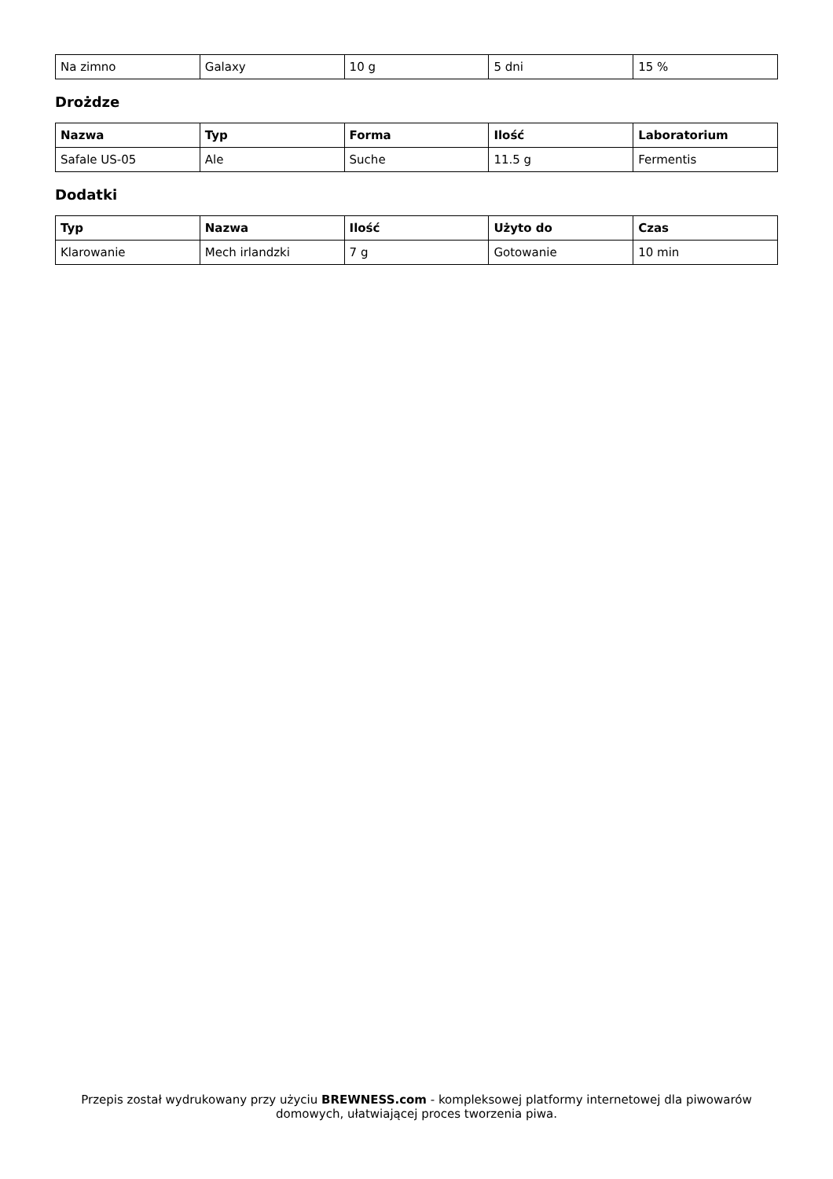| Na zimno | Galaxy | 10 g | 5 dni | 15 % |
Drożdze
| Nazwa | Typ | Forma | Ilość | Laboratorium |
| --- | --- | --- | --- | --- |
| Safale US-05 | Ale | Suche | 11.5 g | Fermentis |
Dodatki
| Typ | Nazwa | Ilość | Użyto do | Czas |
| --- | --- | --- | --- | --- |
| Klarowanie | Mech irlandzki | 7 g | Gotowanie | 10 min |
Przepis został wydrukowany przy użyciu BREWNESS.com - kompleksowej platformy internetowej dla piwowarów domowych, ułatwiającej proces tworzenia piwa.